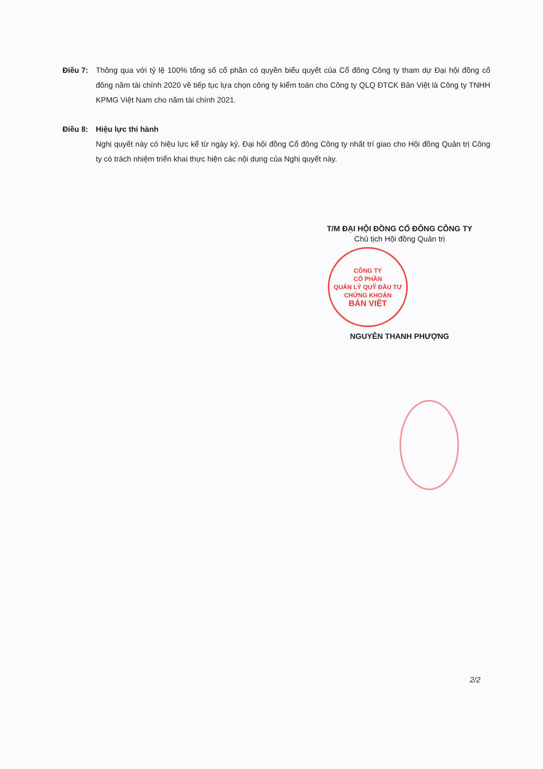Điều 7: Thông qua với tỷ lệ 100% tổng số cổ phần có quyền biểu quyết của Cổ đông Công ty tham dự Đại hội đồng cổ đông năm tài chính 2020 về tiếp tục lựa chọn công ty kiểm toán cho Công ty QLQ ĐTCK Bản Việt là Công ty TNHH KPMG Việt Nam cho năm tài chính 2021.
Điều 8: Hiệu lực thi hành
Nghị quyết này có hiệu lực kể từ ngày ký. Đại hội đồng Cổ đông Công ty nhất trí giao cho Hội đồng Quản trị Công ty có trách nhiệm triển khai thực hiện các nội dung của Nghị quyết này.
T/M ĐẠI HỘI ĐỒNG CỔ ĐÔNG CÔNG TY
Chủ tịch Hội đồng Quản trị
CÔNG TY
CỔ PHẦN
QUẢN LÝ QUỸ ĐẦU TƯ
CHỨNG KHOÁN
BẢN VIỆT
NGUYỄN THANH PHƯỢNG
2/2